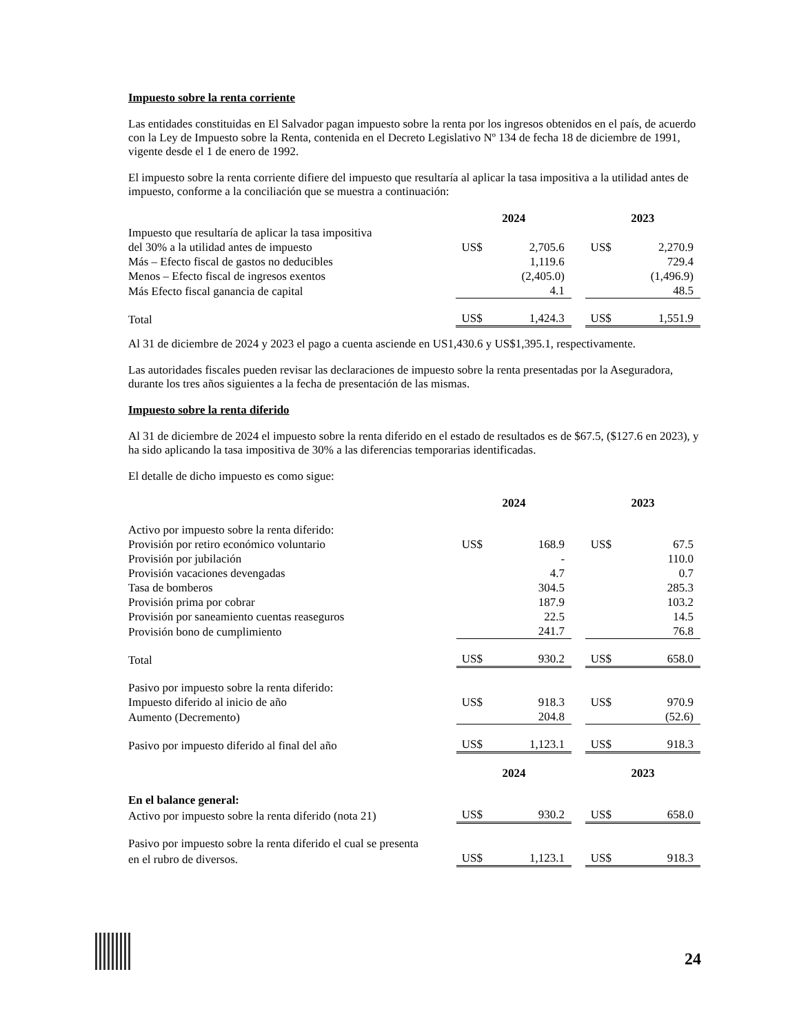Impuesto sobre la renta corriente
Las entidades constituidas en El Salvador pagan impuesto sobre la renta por los ingresos obtenidos en el país, de acuerdo con la Ley de Impuesto sobre la Renta, contenida en el Decreto Legislativo Nº 134 de fecha 18 de diciembre de 1991, vigente desde el 1 de enero de 1992.
El impuesto sobre la renta corriente difiere del impuesto que resultaría al aplicar la tasa impositiva a la utilidad antes de impuesto, conforme a la conciliación que se muestra a continuación:
| | 2024 | | | 2023 | |
| Impuesto que resultaría de aplicar la tasa impositiva | | | | | |
| del 30% a la utilidad antes de impuesto | US$ | 2,705.6 | | US$ | 2,270.9 |
| Más – Efecto fiscal de gastos no deducibles | | 1,119.6 | | | 729.4 |
| Menos – Efecto fiscal de ingresos exentos | | (2,405.0) | | | (1,496.9) |
| Más Efecto fiscal ganancia de capital | | 4.1 | | | 48.5 |
| Total | US$ | 1,424.3 | | US$ | 1,551.9 |
Al 31 de diciembre de 2024 y 2023 el pago a cuenta asciende en US1,430.6 y US$1,395.1, respectivamente.
Las autoridades fiscales pueden revisar las declaraciones de impuesto sobre la renta presentadas por la Aseguradora, durante los tres años siguientes a la fecha de presentación de las mismas.
Impuesto sobre la renta diferido
Al 31 de diciembre de 2024 el impuesto sobre la renta diferido en el estado de resultados es de $67.5, ($127.6 en 2023), y ha sido aplicando la tasa impositiva de 30% a las diferencias temporarias identificadas.
El detalle de dicho impuesto es como sigue:
| | 2024 | | | 2023 | |
| Activo por impuesto sobre la renta diferido: | | | | | |
| Provisión por retiro económico voluntario | US$ | 168.9 | | US$ | 67.5 |
| Provisión por jubilación | | - | | | 110.0 |
| Provisión vacaciones devengadas | | 4.7 | | | 0.7 |
| Tasa de bomberos | | 304.5 | | | 285.3 |
| Provisión prima por cobrar | | 187.9 | | | 103.2 |
| Provisión por saneamiento cuentas reaseguros | | 22.5 | | | 14.5 |
| Provisión bono de cumplimiento | | 241.7 | | | 76.8 |
| Total | US$ | 930.2 | | US$ | 658.0 |
| Pasivo por impuesto sobre la renta diferido: | | | | | |
| Impuesto diferido al inicio de año | US$ | 918.3 | | US$ | 970.9 |
| Aumento (Decremento) | | 204.8 | | | (52.6) |
| Pasivo por impuesto diferido al final del año | US$ | 1,123.1 | | US$ | 918.3 |
| | 2024 | | | 2023 | |
| En el balance general: | | | | | |
| Activo por impuesto sobre la renta diferido (nota 21) | US$ | 930.2 | | US$ | 658.0 |
| Pasivo por impuesto sobre la renta diferido el cual se presenta | | | | | |
| en el rubro de diversos. | US$ | 1,123.1 | | US$ | 918.3 |
24